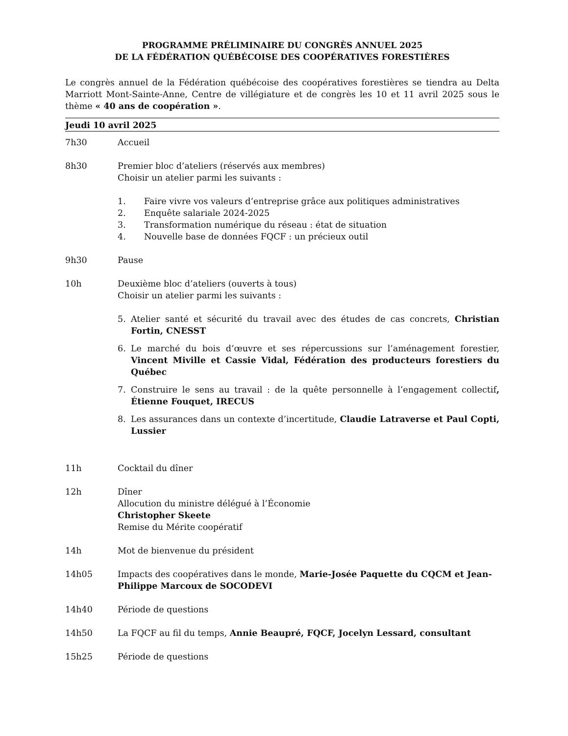PROGRAMME PRÉLIMINAIRE DU CONGRÈS ANNUEL 2025
DE LA FÉDÉRATION QUÉBÉCOISE DES COOPÉRATIVES FORESTIÈRES
Le congrès annuel de la Fédération québécoise des coopératives forestières se tiendra au Delta Marriott Mont-Sainte-Anne, Centre de villégiature et de congrès les 10 et 11 avril 2025 sous le thème « 40 ans de coopération ».
Jeudi 10 avril 2025
7h30 Accueil
8h30 Premier bloc d’ateliers (réservés aux membres)
Choisir un atelier parmi les suivants :
1. Faire vivre vos valeurs d’entreprise grâce aux politiques administratives
2. Enquête salariale 2024-2025
3. Transformation numérique du réseau : état de situation
4. Nouvelle base de données FQCF : un précieux outil
9h30 Pause
10h Deuxième bloc d’ateliers (ouverts à tous)
Choisir un atelier parmi les suivants :
5. Atelier santé et sécurité du travail avec des études de cas concrets, Christian Fortin, CNESST
6. Le marché du bois d’œuvre et ses répercussions sur l’aménagement forestier, Vincent Miville et Cassie Vidal, Fédération des producteurs forestiers du Québec
7. Construire le sens au travail : de la quête personnelle à l’engagement collectif, Étienne Fouquet, IRECUS
8. Les assurances dans un contexte d’incertitude, Claudie Latraverse et Paul Copti, Lussier
11h Cocktail du dîner
12h Dîner
Allocution du ministre délégué à l’Économie
Christopher Skeete
Remise du Mérite coopératif
14h Mot de bienvenue du président
14h05 Impacts des coopératives dans le monde, Marie-Josée Paquette du CQCM et Jean-Philippe Marcoux de SOCODEVI
14h40 Période de questions
14h50 La FQCF au fil du temps, Annie Beaupré, FQCF, Jocelyn Lessard, consultant
15h25 Période de questions